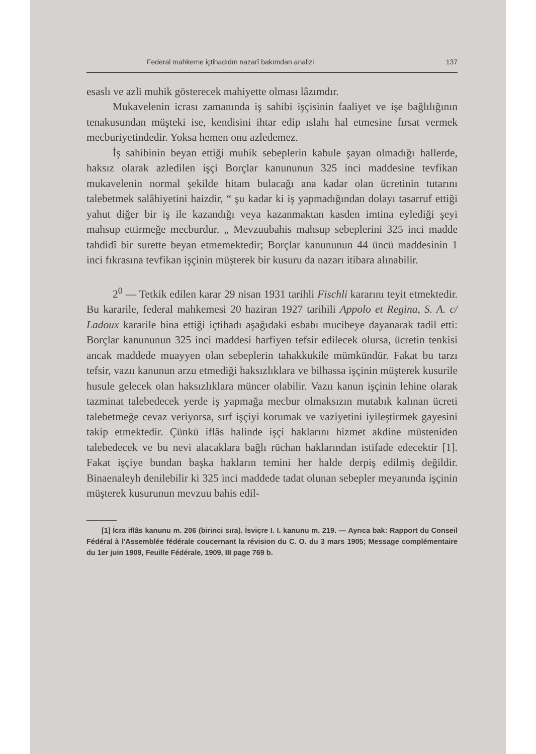Federal mahkeme içtihadıdın nazarî bakımdan analizi 137
esaslı ve azli muhik gösterecek mahiyette olması lâzımdır.
Mukavelenin icrası zamanında iş sahibi işçisinin faaliyet ve işe bağlılığının tenakusundan müşteki ise, kendisini ihtar edip ıslahı hal etmesine fırsat vermek mecburiyetindedir. Yoksa hemen onu azledemez.
İş sahibinin beyan ettiği muhik sebeplerin kabule şayan olmadığı hallerde, haksız olarak azledilen işçi Borçlar kanununun 325 inci maddesine tevfikan mukavelenin normal şekilde hitam bulacağı ana kadar olan ücretinin tutarını talebetmek salâhiyetini haizdir, “ şu kadar ki iş yapmadığından dolayı tasarruf ettiği yahut diğer bir iş ile kazandığı veya kazanmaktan kasden imtina eylediği şeyi mahsup ettirmeğe mecburdur. „ Mevzuubahis mahsup sebeplerini 325 inci madde tahdidî bir surette beyan etmemektedir; Borçlar kanununun 44 üncü maddesinin 1 inci fıkrasına tevfikan işçinin müşterek bir kusuru da nazarı itibara alınabilir.
2<sup>0</sup> — Tetkik edilen karar 29 nisan 1931 tarihli Fischli kararını teyit etmektedir. Bu kararile, federal mahkemesi 20 haziran 1927 tarihili Appolo et Regina, S. A. c/ Ladoux kararile bina ettiği içtihadı aşağıdaki esbabı mucibeye dayanarak tadil etti: Borçlar kanununun 325 inci maddesi harfiyen tefsir edilecek olursa, ücretin tenkisi ancak maddede muayyen olan sebeplerin tahakkukile mümkündür. Fakat bu tarzı tefsir, vazıı kanunun arzu etmediği haksızlıklara ve bilhassa işçinin müşterek kusurile husule gelecek olan haksızlıklara müncer olabilir. Vazıı kanun işçinin lehine olarak tazminat talebedecek yerde iş yapmağa mecbur olmaksızın mutabık kalınan ücreti talebetmeğe cevaz veriyorsa, sırf işçiyi korumak ve vaziyetini iyileştirmek gayesini takip etmektedir. Çünkü iflâs halinde işçi haklarını hizmet akdine müsteniden talebedecek ve bu nevi alacaklara bağlı rüchan haklarından istifade edecektir [1]. Fakat işçiye bundan başka hakların temini her halde derpiş edilmiş değildir. Binaenaleyh denilebilir ki 325 inci maddede tadat olunan sebepler meyanında işçinin müşterek kusurunun mevzuu bahis edil-
[1] İcra iflâs kanunu m. 206 (birinci sıra). İsviçre I. I. kanunu m. 219. — Ayrıca bak: Rapport du Conseil Fédéral à l'Assemblée fédérale coucernant la révision du C. O. du 3 mars 1905; Message complémentaire du 1er juin 1909, Feuille Fédérale, 1909, III page 769 b.